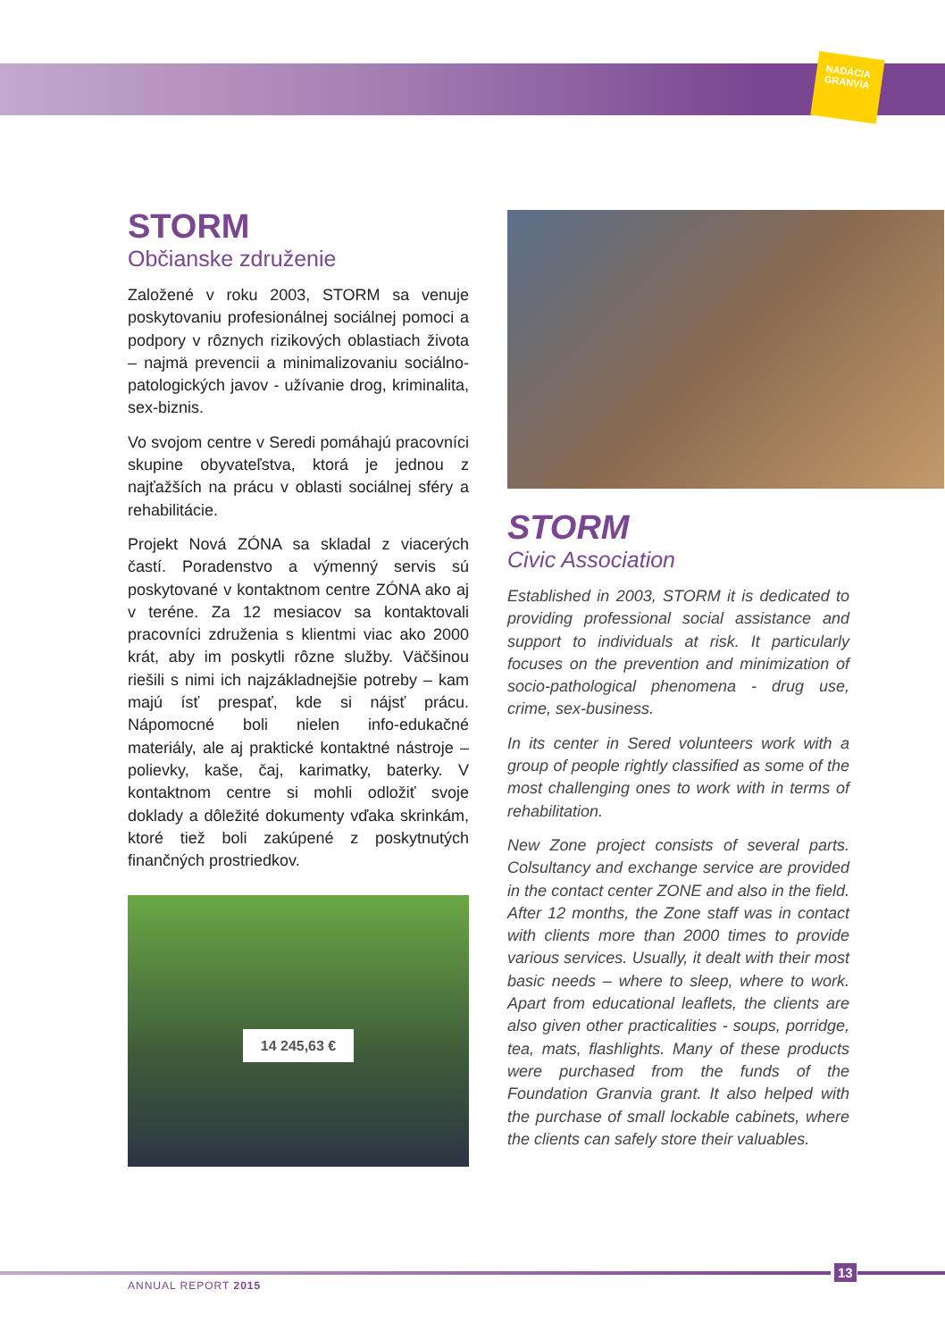NADÁCIA
GRANVIA
STORM
Občianske združenie
Založené v roku 2003, STORM sa venuje poskytovaniu profesionálnej sociálnej pomoci a podpory v rôznych rizikových oblastiach života – najmä prevencii a minimalizovaniu sociálno-patologických javov - užívanie drog, kriminalita, sex-biznis.
Vo svojom centre v Seredi pomáhajú pracovníci skupine obyvateľstva, ktorá je jednou z najťažších na prácu v oblasti sociálnej sféry a rehabilitácie.
Projekt Nová ZÓNA sa skladal z viacerých častí. Poradenstvo a výmenný servis sú poskytované v kontaktnom centre ZÓNA ako aj v teréne. Za 12 mesiacov sa kontaktovali pracovníci združenia s klientmi viac ako 2000 krát, aby im poskytli rôzne služby. Väčšinou riešili s nimi ich najzákladnejšie potreby – kam majú ísť prespať, kde si nájsť prácu. Nápomocné boli nielen info-edukačné materiály, ale aj praktické kontaktné nástroje – polievky, kaše, čaj, karimatky, baterky. V kontaktnom centre si mohli odložiť svoje doklady a dôležité dokumenty vďaka skrinkám, ktoré tiež boli zakúpené z poskytnutých finančných prostriedkov.
14 245,63 €
STORM
Civic Association
Established in 2003, STORM it is dedicated to providing professional social assistance and support to individuals at risk. It particularly focuses on the prevention and minimization of socio-pathological phenomena - drug use, crime, sex-business.
In its center in Sered volunteers work with a group of people rightly classified as some of the most challenging ones to work with in terms of rehabilitation.
New Zone project consists of several parts. Colsultancy and exchange service are provided in the contact center ZONE and also in the field. After 12 months, the Zone staff was in contact with clients more than 2000 times to provide various services. Usually, it dealt with their most basic needs – where to sleep, where to work. Apart from educational leaflets, the clients are also given other practicalities - soups, porridge, tea, mats, flashlights. Many of these products were purchased from the funds of the Foundation Granvia grant. It also helped with the purchase of small lockable cabinets, where the clients can safely store their valuables.
13
ANNUAL REPORT 2015